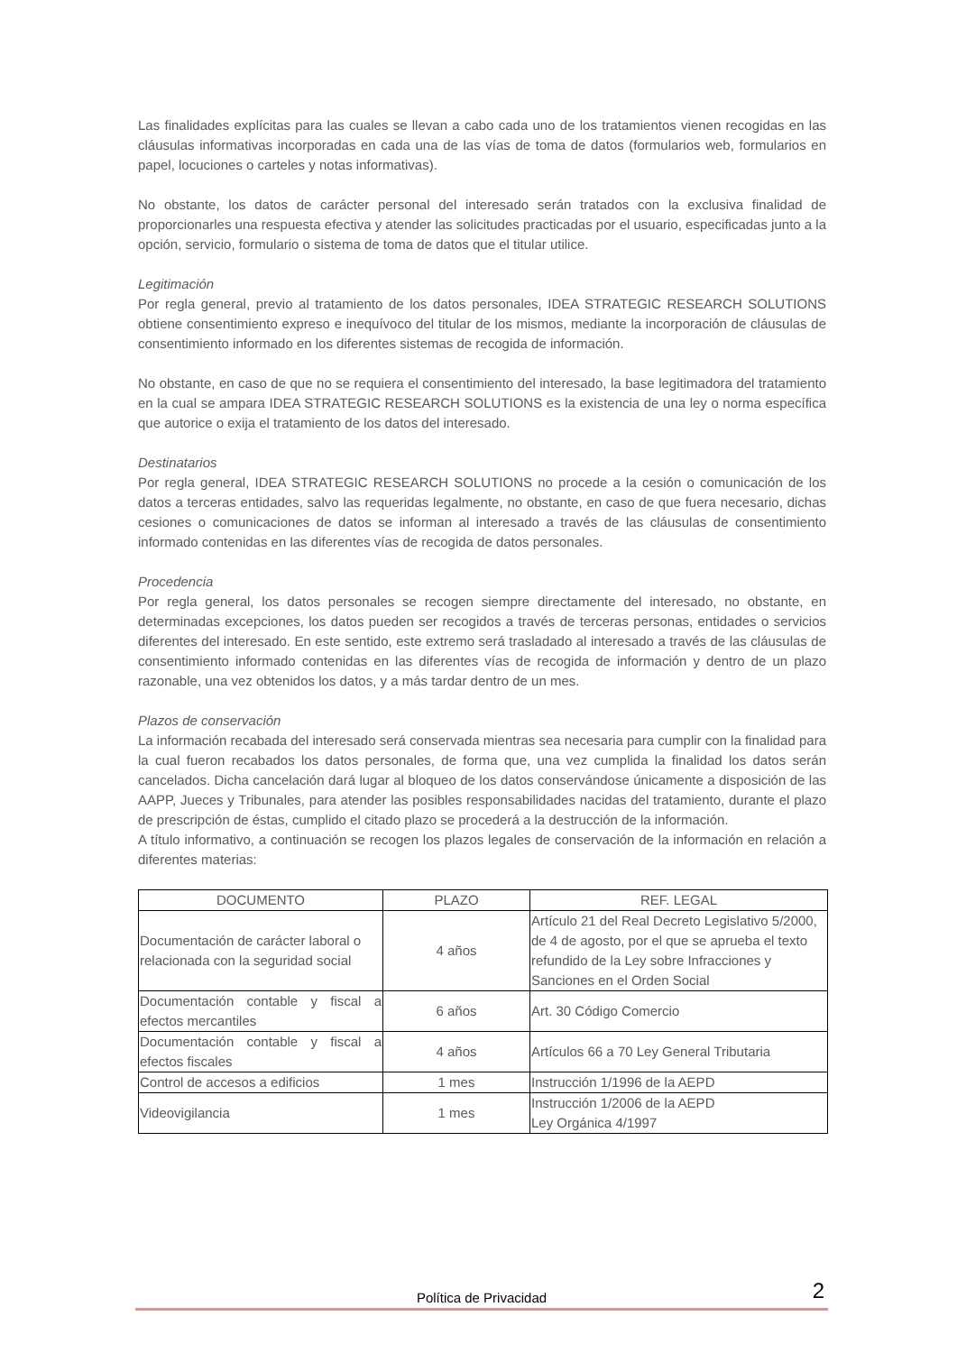Las finalidades explícitas para las cuales se llevan a cabo cada uno de los tratamientos vienen recogidas en las cláusulas informativas incorporadas en cada una de las vías de toma de datos (formularios web, formularios en papel, locuciones o carteles y notas informativas).
No obstante, los datos de carácter personal del interesado serán tratados con la exclusiva finalidad de proporcionarles una respuesta efectiva y atender las solicitudes practicadas por el usuario, especificadas junto a la opción, servicio, formulario o sistema de toma de datos que el titular utilice.
Legitimación
Por regla general, previo al tratamiento de los datos personales, IDEA STRATEGIC RESEARCH SOLUTIONS obtiene consentimiento expreso e inequívoco del titular de los mismos, mediante la incorporación de cláusulas de consentimiento informado en los diferentes sistemas de recogida de información.
No obstante, en caso de que no se requiera el consentimiento del interesado, la base legitimadora del tratamiento en la cual se ampara IDEA STRATEGIC RESEARCH SOLUTIONS es la existencia de una ley o norma específica que autorice o exija el tratamiento de los datos del interesado.
Destinatarios
Por regla general, IDEA STRATEGIC RESEARCH SOLUTIONS no procede a la cesión o comunicación de los datos a terceras entidades, salvo las requeridas legalmente, no obstante, en caso de que fuera necesario, dichas cesiones o comunicaciones de datos se informan al interesado a través de las cláusulas de consentimiento informado contenidas en las diferentes vías de recogida de datos personales.
Procedencia
Por regla general, los datos personales se recogen siempre directamente del interesado, no obstante, en determinadas excepciones, los datos pueden ser recogidos a través de terceras personas, entidades o servicios diferentes del interesado. En este sentido, este extremo será trasladado al interesado a través de las cláusulas de consentimiento informado contenidas en las diferentes vías de recogida de información y dentro de un plazo razonable, una vez obtenidos los datos, y a más tardar dentro de un mes.
Plazos de conservación
La información recabada del interesado será conservada mientras sea necesaria para cumplir con la finalidad para la cual fueron recabados los datos personales, de forma que, una vez cumplida la finalidad los datos serán cancelados. Dicha cancelación dará lugar al bloqueo de los datos conservándose únicamente a disposición de las AAPP, Jueces y Tribunales, para atender las posibles responsabilidades nacidas del tratamiento, durante el plazo de prescripción de éstas, cumplido el citado plazo se procederá a la destrucción de la información.
A título informativo, a continuación se recogen los plazos legales de conservación de la información en relación a diferentes materias:
| DOCUMENTO | PLAZO | REF. LEGAL |
| --- | --- | --- |
| Documentación de carácter laboral o relacionada con la seguridad social | 4 años | Artículo 21 del Real Decreto Legislativo 5/2000, de 4 de agosto, por el que se aprueba el texto refundido de la Ley sobre Infracciones y Sanciones en el Orden Social |
| Documentación contable y fiscal a efectos mercantiles | 6 años | Art. 30 Código Comercio |
| Documentación contable y fiscal a efectos fiscales | 4 años | Artículos 66 a 70 Ley General Tributaria |
| Control de accesos a edificios | 1 mes | Instrucción 1/1996 de la AEPD |
| Videovigilancia | 1 mes | Instrucción 1/2006 de la AEPD Ley Orgánica 4/1997 |
Política de Privacidad 2